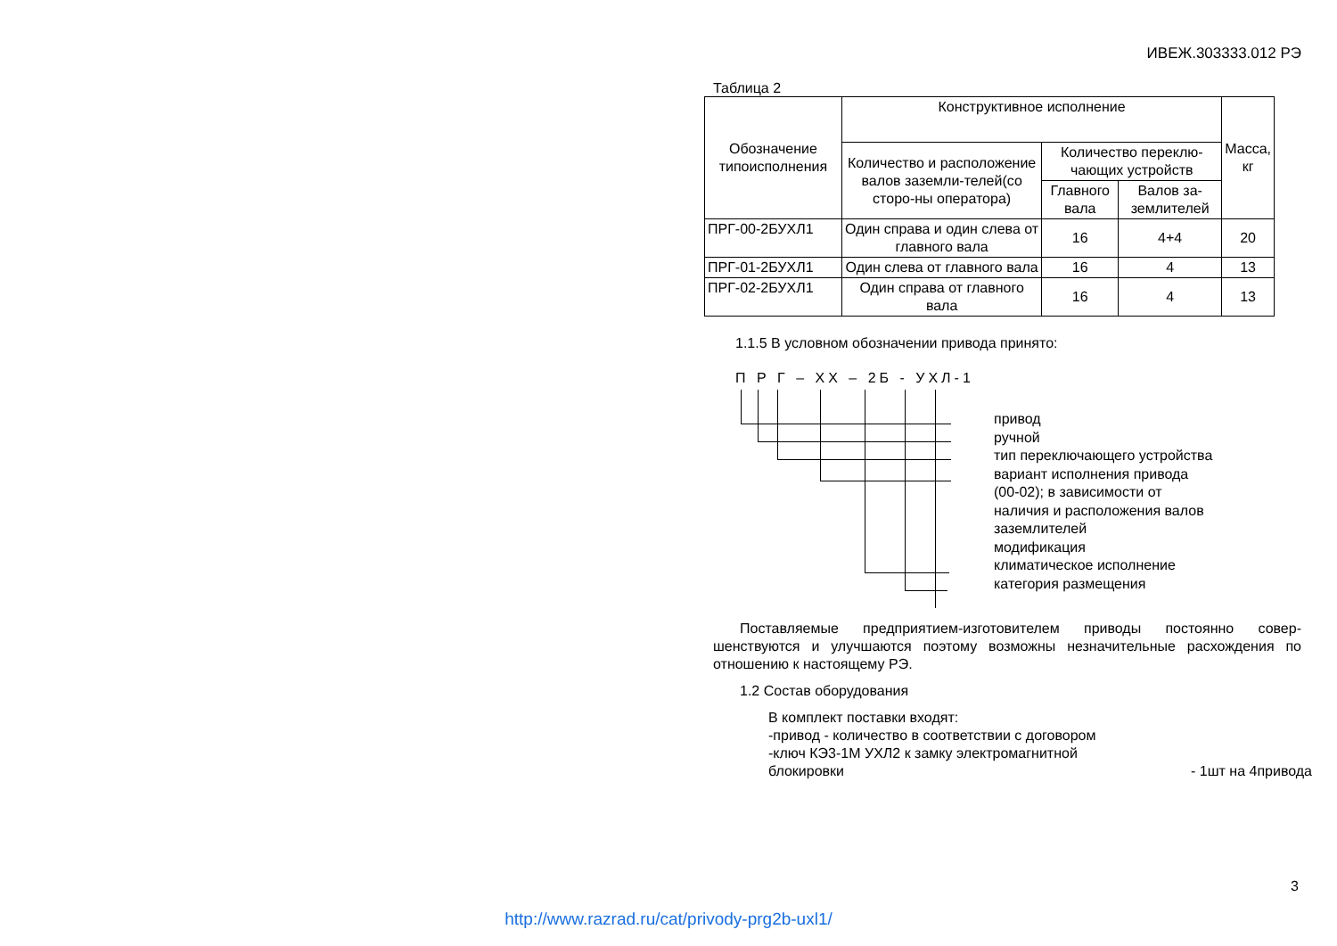ИВЕЖ.303333.012 РЭ
Таблица 2
| Обозначение типоисполнения | Конструктивное исполнение | | | Масса, кг |
| --- | --- | --- | --- | --- |
| | Количество и расположение валов заземли-телей(со сторо-ны оператора) | Количество переклю-чающих устройств | | |
| | | Главного вала | Валов за-землителей | |
| ПРГ-00-2БУХЛ1 | Один справа и один слева от главного вала | 16 | 4+4 | 20 |
| ПРГ-01-2БУХЛ1 | Один слева от главного вала | 16 | 4 | 13 |
| ПРГ-02-2БУХЛ1 | Один справа от главного вала | 16 | 4 | 13 |
1.1.5 В условном обозначении привода принято:
П Р Г – ХХ – 2Б - УХЛ-1
привод
ручной
тип переключающего устройства
вариант исполнения привода
(00-02); в зависимости от
наличия и расположения валов
заземлителей
модификация
климатическое исполнение
категория размещения
Поставляемые предприятием-изготовителем приводы постоянно совер-шенствуются и улучшаются поэтому возможны незначительные расхождения по отношению к настоящему РЭ.
1.2 Состав оборудования
В комплект поставки входят:
-привод - количество в соответствии с договором
-ключ КЭ3-1М УХЛ2 к замку электромагнитной
блокировки - 1шт на 4привода
3
http://www.razrad.ru/cat/privody-prg2b-uxl1/